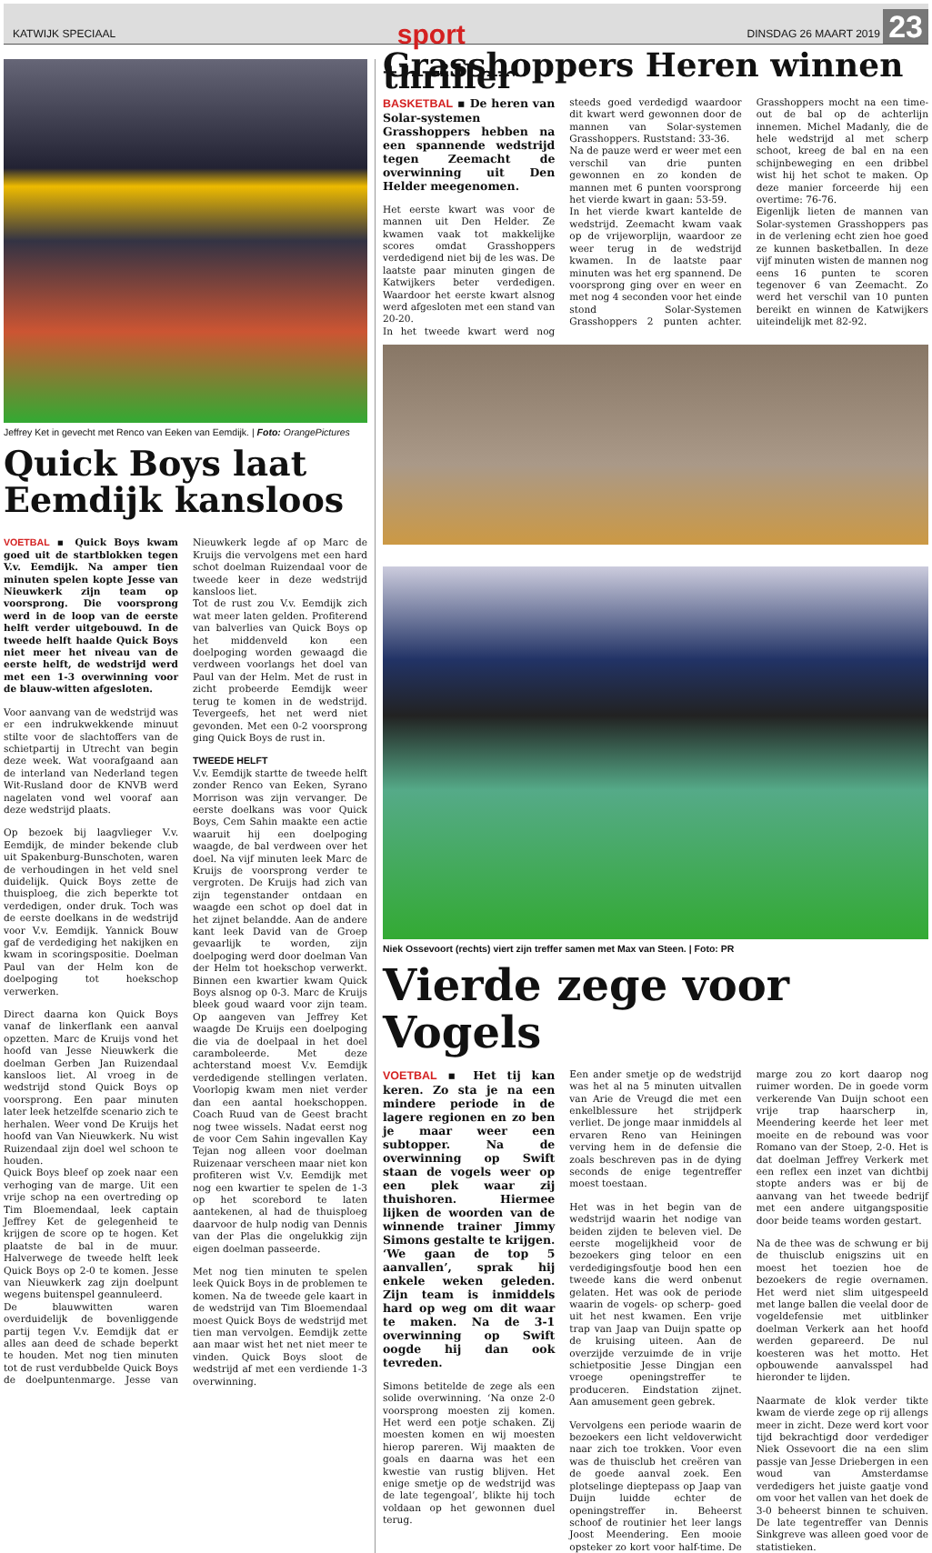KATWIJK SPECIAAL sport DINSDAG 26 MAART 2019 23
Jeffrey Ket in gevecht met Renco van Eeken van Eemdijk. | Foto: OrangePictures
Quick Boys laat Eemdijk kansloos
VOETBAL ▪ Quick Boys kwam goed uit de startblokken tegen V.v. Eemdijk. Na amper tien minuten spelen kopte Jesse van Nieuwkerk zijn team op voorsprong. Die voorsprong werd in de loop van de eerste helft verder uitgebouwd. In de tweede helft haalde Quick Boys niet meer het niveau van de eerste helft, de wedstrijd werd met een 1-3 overwinning voor de blauw-witten afgesloten.
Voor aanvang van de wedstrijd was er een indrukwekkende minuut stilte voor de slachtoffers van de schietpartij in Utrecht van begin deze week. Wat voorafgaand aan de interland van Nederland tegen Wit-Rusland door de KNVB werd nagelaten vond wel vooraf aan deze wedstrijd plaats.
Op bezoek bij laagvlieger V.v. Eemdijk, de minder bekende club uit Spakenburg-Bunschoten, waren de verhoudingen in het veld snel duidelijk. Quick Boys zette de thuisploeg, die zich beperkte tot verdedigen, onder druk. Toch was de eerste doelkans in de wedstrijd voor V.v. Eemdijk. Yannick Bouw gaf de verdediging het nakijken en kwam in scoringspositie. Doelman Paul van der Helm kon de doelpoging tot hoekschop verwerken.
Direct daarna kon Quick Boys vanaf de linkerflank een aanval opzetten. Marc de Kruijs vond het hoofd van Jesse Nieuwkerk die doelman Gerben Jan Ruizendaal kansloos liet. Al vroeg in de wedstrijd stond Quick Boys op voorsprong. Een paar minuten later leek hetzelfde scenario zich te herhalen. Weer vond De Kruijs het hoofd van Van Nieuwkerk. Nu wist Ruizendaal zijn doel wel schoon te houden.
Quick Boys bleef op zoek naar een verhoging van de marge. Uit een vrije schop na een overtreding op Tim Bloemendaal, leek captain Jeffrey Ket de gelegenheid te krijgen de score op te hogen. Ket plaatste de bal in de muur. Halverwege de tweede helft leek Quick Boys op 2-0 te komen. Jesse van Nieuwkerk zag zijn doelpunt wegens buitenspel geannuleerd.
De blauwwitten waren overduidelijk de bovenliggende partij tegen V.v. Eemdijk dat er alles aan deed de schade beperkt te houden. Met nog tien minuten tot de rust verdubbelde Quick Boys de doelpuntenmarge. Jesse van Nieuwkerk legde af op Marc de Kruijs die vervolgens met een hard schot doelman Ruizendaal voor de tweede keer in deze wedstrijd kansloos liet.
Tot de rust zou V.v. Eemdijk zich wat meer laten gelden. Profiterend van balverlies van Quick Boys op het middenveld kon een doelpoging worden gewaagd die verdween voorlangs het doel van Paul van der Helm. Met de rust in zicht probeerde Eemdijk weer terug te komen in de wedstrijd. Tevergeefs, het net werd niet gevonden. Met een 0-2 voorsprong ging Quick Boys de rust in.
TWEEDE HELFT
V.v. Eemdijk startte de tweede helft zonder Renco van Eeken, Syrano Morrison was zijn vervanger. De eerste doelkans was voor Quick Boys, Cem Sahin maakte een actie waaruit hij een doelpoging waagde, de bal verdween over het doel. Na vijf minuten leek Marc de Kruijs de voorsprong verder te vergroten. De Kruijs had zich van zijn tegenstander ontdaan en waagde een schot op doel dat in het zijnet belandde. Aan de andere kant leek David van de Groep gevaarlijk te worden, zijn doelpoging werd door doelman Van der Helm tot hoekschop verwerkt. Binnen een kwartier kwam Quick Boys alsnog op 0-3. Marc de Kruijs bleek goud waard voor zijn team. Op aangeven van Jeffrey Ket waagde De Kruijs een doelpoging die via de doelpaal in het doel caramboleerde. Met deze achterstand moest V.v. Eemdijk verdedigende stellingen verlaten. Voorlopig kwam men niet verder dan een aantal hoekschoppen. Coach Ruud van de Geest bracht nog twee wissels. Nadat eerst nog de voor Cem Sahin ingevallen Kay Tejan nog alleen voor doelman Ruizenaar verscheen maar niet kon profiteren wist V.v. Eemdijk met nog een kwartier te spelen de 1-3 op het scorebord te laten aantekenen, al had de thuisploeg daarvoor de hulp nodig van Dennis van der Plas die ongelukkig zijn eigen doelman passeerde.
Met nog tien minuten te spelen leek Quick Boys in de problemen te komen. Na de tweede gele kaart in de wedstrijd van Tim Bloemendaal moest Quick Boys de wedstrijd met tien man vervolgen. Eemdijk zette aan maar wist het net niet meer te vinden. Quick Boys sloot de wedstrijd af met een verdiende 1-3 overwinning.
Grasshoppers Heren winnen thriller
BASKETBAL ▪ De heren van Solar-systemen Grasshoppers hebben na een spannende wedstrijd tegen Zeemacht de overwinning uit Den Helder meegenomen.
Het eerste kwart was voor de mannen uit Den Helder. Ze kwamen vaak tot makkelijke scores omdat Grasshoppers verdedigend niet bij de les was. De laatste paar minuten gingen de Katwijkers beter verdedigen. Waardoor het eerste kwart alsnog werd afgesloten met een stand van 20-20.
In het tweede kwart werd nog steeds goed verdedigd waardoor dit kwart werd gewonnen door de mannen van Solar-systemen Grasshoppers. Ruststand: 33-36.
Na de pauze werd er weer met een verschil van drie punten gewonnen en zo konden de mannen met 6 punten voorsprong het vierde kwart in gaan: 53-59.
In het vierde kwart kantelde de wedstrijd. Zeemacht kwam vaak op de vrijeworplijn, waardoor ze weer terug in de wedstrijd kwamen. In de laatste paar minuten was het erg spannend. De voorsprong ging over en weer en met nog 4 seconden voor het einde stond Solar-Systemen Grasshoppers 2 punten achter. Grasshoppers mocht na een time-out de bal op de achterlijn innemen. Michel Madanly, die de hele wedstrijd al met scherp schoot, kreeg de bal en na een schijnbeweging en een dribbel wist hij het schot te maken. Op deze manier forceerde hij een overtime: 76-76.
Eigenlijk lieten de mannen van Solar-systemen Grasshoppers pas in de verlening echt zien hoe goed ze kunnen basketballen. In deze vijf minuten wisten de mannen nog eens 16 punten te scoren tegenover 6 van Zeemacht. Zo werd het verschil van 10 punten bereikt en winnen de Katwijkers uiteindelijk met 82-92.
Niek Ossevoort (rechts) viert zijn treffer samen met Max van Steen. | Foto: PR
Vierde zege voor Vogels
VOETBAL ▪ Het tij kan keren. Zo sta je na een mindere periode in de lagere regionen en zo ben je maar weer een subtopper. Na de overwinning op Swift staan de vogels weer op een plek waar zij thuishoren. Hiermee lijken de woorden van de winnende trainer Jimmy Simons gestalte te krijgen. ‘We gaan de top 5 aanvallen’, sprak hij enkele weken geleden. Zijn team is inmiddels hard op weg om dit waar te maken. Na de 3-1 overwinning op Swift oogde hij dan ook tevreden.
Simons betitelde de zege als een solide overwinning. ‘Na onze 2-0 voorsprong moesten zij komen. Het werd een potje schaken. Zij moesten komen en wij moesten hierop pareren. Wij maakten de goals en daarna was het een kwestie van rustig blijven. Het enige smetje op de wedstrijd was de late tegengoal’, blikte hij toch voldaan op het gewonnen duel terug.
Een ander smetje op de wedstrijd was het al na 5 minuten uitvallen van Arie de Vreugd die met een enkelblessure het strijdperk verliet. De jonge maar inmiddels al ervaren Reno van Heiningen verving hem in de defensie die zoals beschreven pas in de dying seconds de enige tegentreffer moest toestaan.
Het was in het begin van de wedstrijd waarin het nodige van beiden zijden te beleven viel. De eerste mogelijkheid voor de bezoekers ging teloor en een verdedigingsfoutje bood hen een tweede kans die werd onbenut gelaten. Het was ook de periode waarin de vogels- op scherp- goed uit het nest kwamen. Een vrije trap van Jaap van Duijn spatte op de kruising uiteen. Aan de overzijde verzuimde de in vrije schietpositie Jesse Dingjan een vroege openingstreffer te produceren. Eindstation zijnet. Aan amusement geen gebrek.
Vervolgens een periode waarin de bezoekers een licht veldoverwicht naar zich toe trokken. Voor even was de thuisclub het creëren van de goede aanval zoek. Een plotselinge dieptepass op Jaap van Duijn luidde echter de openingstreffer in. Beheerst schoof de routinier het leer langs Joost Meendering. Een mooie opsteker zo kort voor half-time. De marge zou zo kort daarop nog ruimer worden. De in goede vorm verkerende Van Duijn schoot een vrije trap haarscherp in, Meendering keerde het leer met moeite en de rebound was voor Romano van der Stoep, 2-0. Het is dat doelman Jeffrey Verkerk met een reflex een inzet van dichtbij stopte anders was er bij de aanvang van het tweede bedrijf met een andere uitgangspositie door beide teams worden gestart.
Na de thee was de schwung er bij de thuisclub enigszins uit en moest het toezien hoe de bezoekers de regie overnamen. Het werd niet slim uitgespeeld met lange ballen die veelal door de vogeldefensie met uitblinker doelman Verkerk aan het hoofd werden gepareerd. De nul koesteren was het motto. Het opbouwende aanvalsspel had hieronder te lijden.
Naarmate de klok verder tikte kwam de vierde zege op rij allengs meer in zicht. Deze werd kort voor tijd bekrachtigd door verdediger Niek Ossevoort die na een slim passje van Jesse Driebergen in een woud van Amsterdamse verdedigers het juiste gaatje vond om voor het vallen van het doek de 3-0 beheerst binnen te schuiven. De late tegentreffer van Dennis Sinkgreve was alleen goed voor de statistieken.